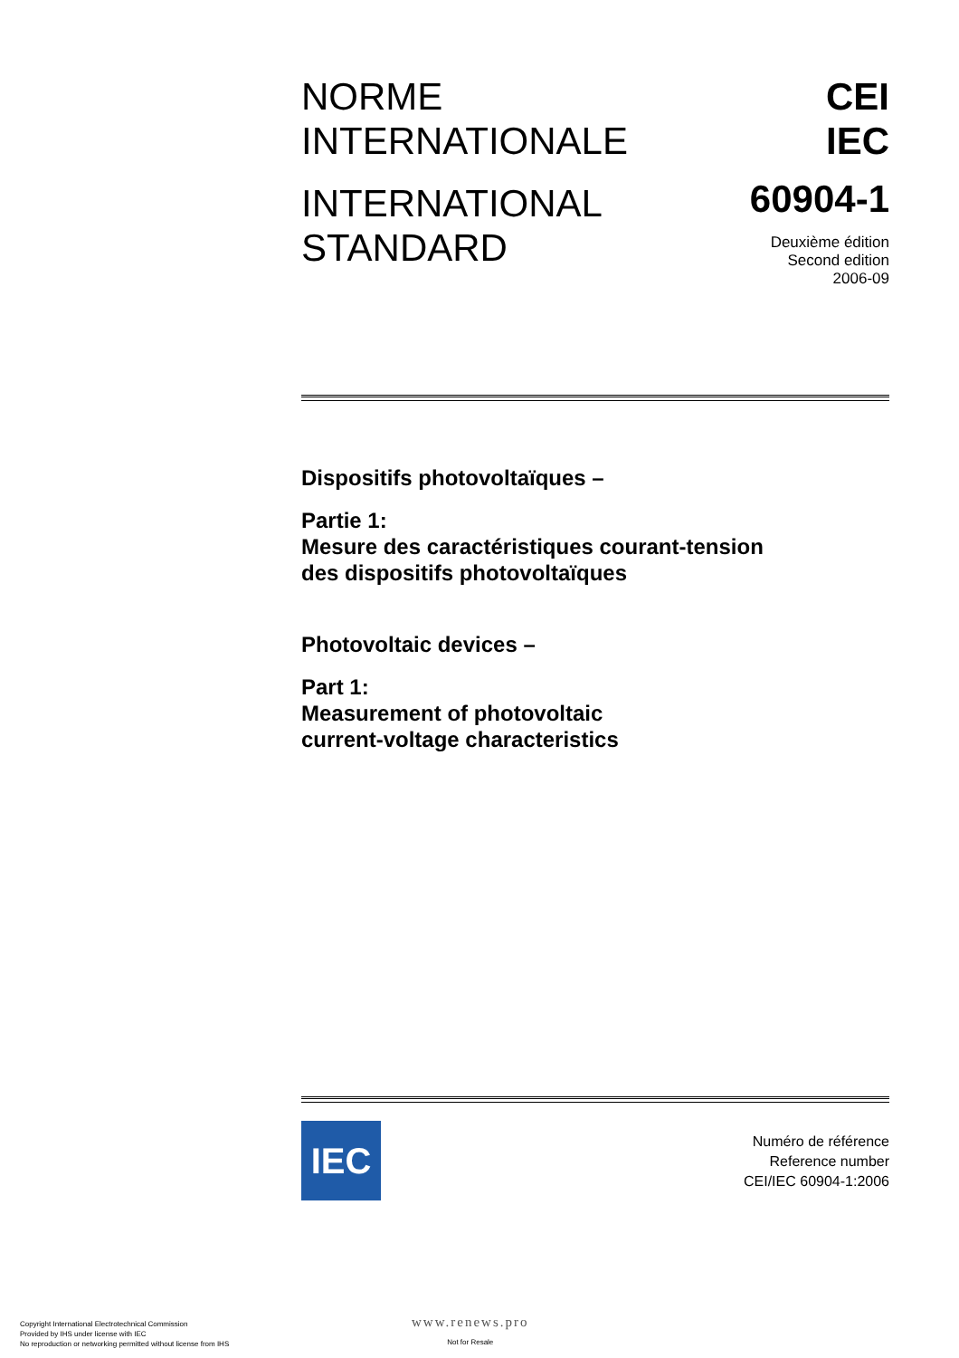NORME
INTERNATIONALE
INTERNATIONAL
STANDARD
CEI
IEC
60904-1
Deuxième édition
Second edition
2006-09
Dispositifs photovoltaïques –
Partie 1:
Mesure des caractéristiques courant-tension
des dispositifs photovoltaïques
Photovoltaic devices –
Part 1:
Measurement of photovoltaic
current-voltage characteristics
IEC
Numéro de référence
Reference number
CEI/IEC 60904-1:2006
Copyright International Electrotechnical Commission
Provided by IHS under license with IEC
No reproduction or networking permitted without license from IHS
www.renews.pro
Not for Resale